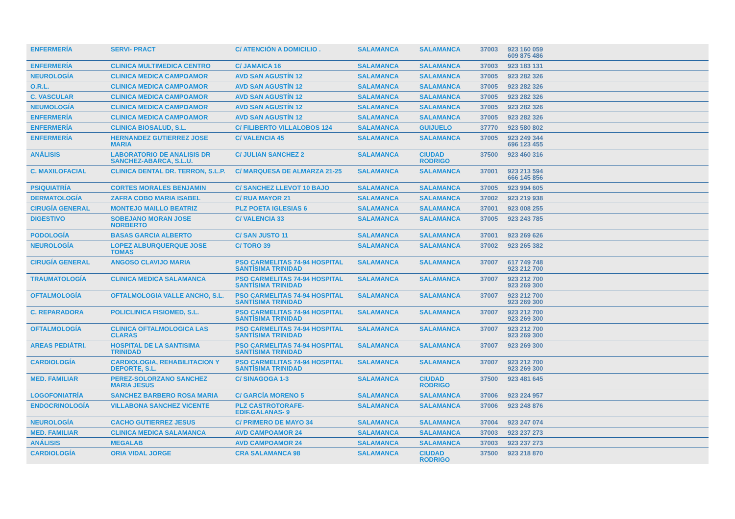| ENFERMERÍA | SERVI- PRACT | C/ ATENCIÓN A DOMICILIO . | SALAMANCA | SALAMANCA | 37003 | 923 160 059 609 875 486 | |
| ENFERMERÍA | CLINICA MULTIMEDICA CENTRO | C/ JAMAICA 16 | SALAMANCA | SALAMANCA | 37003 | 923 183 131 | |
| NEUROLOGÍA | CLINICA MEDICA CAMPOAMOR | AVD SAN AGUSTÍN 12 | SALAMANCA | SALAMANCA | 37005 | 923 282 326 | |
| O.R.L. | CLINICA MEDICA CAMPOAMOR | AVD SAN AGUSTÍN 12 | SALAMANCA | SALAMANCA | 37005 | 923 282 326 | |
| C. VASCULAR | CLINICA MEDICA CAMPOAMOR | AVD SAN AGUSTÍN 12 | SALAMANCA | SALAMANCA | 37005 | 923 282 326 | |
| NEUMOLOGÍA | CLINICA MEDICA CAMPOAMOR | AVD SAN AGUSTÍN 12 | SALAMANCA | SALAMANCA | 37005 | 923 282 326 | |
| ENFERMERÍA | CLINICA MEDICA CAMPOAMOR | AVD SAN AGUSTÍN 12 | SALAMANCA | SALAMANCA | 37005 | 923 282 326 | |
| ENFERMERÍA | CLINICA BIOSALUD, S.L. | C/ FILIBERTO VILLALOBOS 124 | SALAMANCA | GUIJUELO | 37770 | 923 580 802 | |
| ENFERMERÍA | HERNANDEZ GUTIERREZ JOSE MARIA | C/ VALENCIA 45 | SALAMANCA | SALAMANCA | 37005 | 923 249 344 696 123 455 | |
| ANÁLISIS | LABORATORIO DE ANALISIS DR SANCHEZ-ABARCA, S.L.U. | C/ JULIAN SANCHEZ 2 | SALAMANCA | CIUDAD RODRIGO | 37500 | 923 460 316 | |
| C. MAXILOFACIAL | CLINICA DENTAL DR. TERRON, S.L.P. | C/ MARQUESA DE ALMARZA 21-25 | SALAMANCA | SALAMANCA | 37001 | 923 213 594 666 145 856 | |
| PSIQUIATRÍA | CORTES MORALES BENJAMIN | C/ SANCHEZ LLEVOT 10 BAJO | SALAMANCA | SALAMANCA | 37005 | 923 994 605 | |
| DERMATOLOGÍA | ZAFRA COBO MARIA ISABEL | C/ RUA MAYOR 21 | SALAMANCA | SALAMANCA | 37002 | 923 219 938 | |
| CIRUGÍA GENERAL | MONTEJO MAILLO BEATRIZ | PLZ POETA IGLESIAS 6 | SALAMANCA | SALAMANCA | 37001 | 923 008 255 | |
| DIGESTIVO | SOBEJANO MORAN JOSE NORBERTO | C/ VALENCIA 33 | SALAMANCA | SALAMANCA | 37005 | 923 243 785 | |
| PODOLOGÍA | BASAS GARCIA ALBERTO | C/ SAN JUSTO 11 | SALAMANCA | SALAMANCA | 37001 | 923 269 626 | |
| NEUROLOGÍA | LOPEZ ALBURQUERQUE JOSE TOMAS | C/ TORO 39 | SALAMANCA | SALAMANCA | 37002 | 923 265 382 | |
| CIRUGÍA GENERAL | ANGOSO CLAVIJO MARIA | PSO CARMELITAS 74-94 HOSPITAL SANTÍSIMA TRINIDAD | SALAMANCA | SALAMANCA | 37007 | 617 749 748 923 212 700 | |
| TRAUMATOLOGÍA | CLINICA MEDICA SALAMANCA | PSO CARMELITAS 74-94 HOSPITAL SANTÍSIMA TRINIDAD | SALAMANCA | SALAMANCA | 37007 | 923 212 700 923 269 300 | |
| OFTALMOLOGÍA | OFTALMOLOGIA VALLE ANCHO, S.L. | PSO CARMELITAS 74-94 HOSPITAL SANTÍSIMA TRINIDAD | SALAMANCA | SALAMANCA | 37007 | 923 212 700 923 269 300 | |
| C. REPARADORA | POLICLINICA FISIOMED, S.L. | PSO CARMELITAS 74-94 HOSPITAL SANTÍSIMA TRINIDAD | SALAMANCA | SALAMANCA | 37007 | 923 212 700 923 269 300 | |
| OFTALMOLOGÍA | CLINICA OFTALMOLOGICA LAS CLARAS | PSO CARMELITAS 74-94 HOSPITAL SANTÍSIMA TRINIDAD | SALAMANCA | SALAMANCA | 37007 | 923 212 700 923 269 300 | |
| AREAS PEDIÁTRI. | HOSPITAL DE LA SANTISIMA TRINIDAD | PSO CARMELITAS 74-94 HOSPITAL SANTÍSIMA TRINIDAD | SALAMANCA | SALAMANCA | 37007 | 923 269 300 | |
| CARDIOLOGÍA | CARDIOLOGIA, REHABILITACION Y DEPORTE, S.L. | PSO CARMELITAS 74-94 HOSPITAL SANTÍSIMA TRINIDAD | SALAMANCA | SALAMANCA | 37007 | 923 212 700 923 269 300 | |
| MED. FAMILIAR | PEREZ-SOLORZANO SANCHEZ MARIA JESUS | C/ SINAGOGA 1-3 | SALAMANCA | CIUDAD RODRIGO | 37500 | 923 481 645 | |
| LOGOFONIATRÍA | SANCHEZ BARBERO ROSA MARIA | C/ GARCÍA MORENO 5 | SALAMANCA | SALAMANCA | 37006 | 923 224 957 | |
| ENDOCRINOLOGÍA | VILLABONA SANCHEZ VICENTE | PLZ CASTROTORAFE-EDIF.GALANAS- 9 | SALAMANCA | SALAMANCA | 37006 | 923 248 876 | |
| NEUROLOGÍA | CACHO GUTIERREZ JESUS | C/ PRIMERO DE MAYO 34 | SALAMANCA | SALAMANCA | 37004 | 923 247 074 | |
| MED. FAMILIAR | CLINICA MEDICA SALAMANCA | AVD CAMPOAMOR 24 | SALAMANCA | SALAMANCA | 37003 | 923 237 273 | |
| ANÁLISIS | MEGALAB | AVD CAMPOAMOR 24 | SALAMANCA | SALAMANCA | 37003 | 923 237 273 | |
| CARDIOLOGÍA | ORIA VIDAL JORGE | CRA SALAMANCA 98 | SALAMANCA | CIUDAD RODRIGO | 37500 | 923 218 870 | |